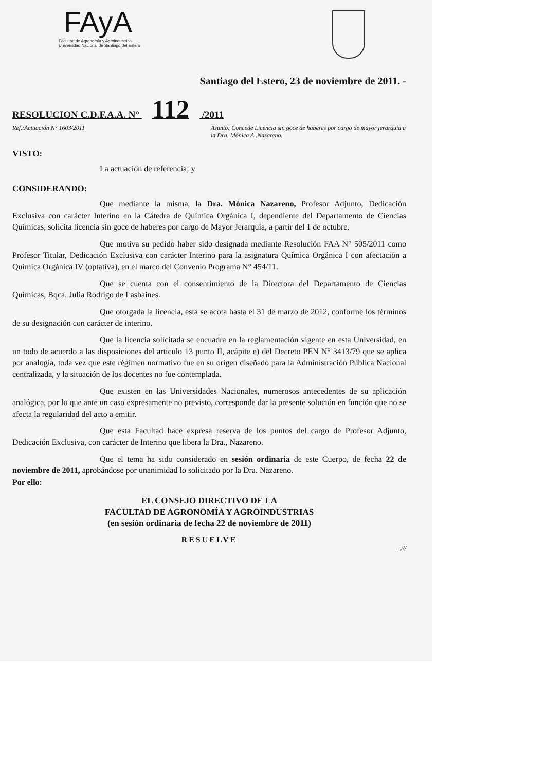FAyA
Facultad de Agronomía y Agroindustrias
Universidad Nacional de Santiago del Estero
Santiago del Estero, 23 de noviembre de 2011. -
RESOLUCION C.D.F.A.A. N° 112 /2011
Ref.:Actuación N° 1603/2011 Asunto: Concede Licencia sin goce de haberes por cargo de mayor jerarquía a la Dra. Mónica A .Nazareno.
VISTO:
La actuación de referencia; y
CONSIDERANDO:
Que mediante la misma, la Dra. Mónica Nazareno, Profesor Adjunto, Dedicación Exclusiva con carácter Interino en la Cátedra de Química Orgánica I, dependiente del Departamento de Ciencias Químicas, solicita licencia sin goce de haberes por cargo de Mayor Jerarquía, a partir del 1 de octubre.
Que motiva su pedido haber sido designada mediante Resolución FAA N° 505/2011 como Profesor Titular, Dedicación Exclusiva con carácter Interino para la asignatura Química Orgánica I con afectación a Química Orgánica IV (optativa), en el marco del Convenio Programa N° 454/11.
Que se cuenta con el consentimiento de la Directora del Departamento de Ciencias Químicas, Bqca. Julia Rodrigo de Lasbaines.
Que otorgada la licencia, esta se acota hasta el 31 de marzo de 2012, conforme los términos de su designación con carácter de interino.
Que la licencia solicitada se encuadra en la reglamentación vigente en esta Universidad, en un todo de acuerdo a las disposiciones del articulo 13 punto II, acápite e) del Decreto PEN N° 3413/79 que se aplica por analogía, toda vez que este régimen normativo fue en su origen diseñado para la Administración Pública Nacional centralizada, y la situación de los docentes no fue contemplada.
Que existen en las Universidades Nacionales, numerosos antecedentes de su aplicación analógica, por lo que ante un caso expresamente no previsto, corresponde dar la presente solución en función que no se afecta la regularidad del acto a emitir.
Que esta Facultad hace expresa reserva de los puntos del cargo de Profesor Adjunto, Dedicación Exclusiva, con carácter de Interino que libera la Dra., Nazareno.
Que el tema ha sido considerado en sesión ordinaria de este Cuerpo, de fecha 22 de noviembre de 2011, aprobándose por unanimidad lo solicitado por la Dra. Nazareno.
Por ello:
EL CONSEJO DIRECTIVO DE LA
FACULTAD DE AGRONOMÍA Y AGROINDUSTRIAS
(en sesión ordinaria de fecha 22 de noviembre de 2011)
RESUELVE
…///